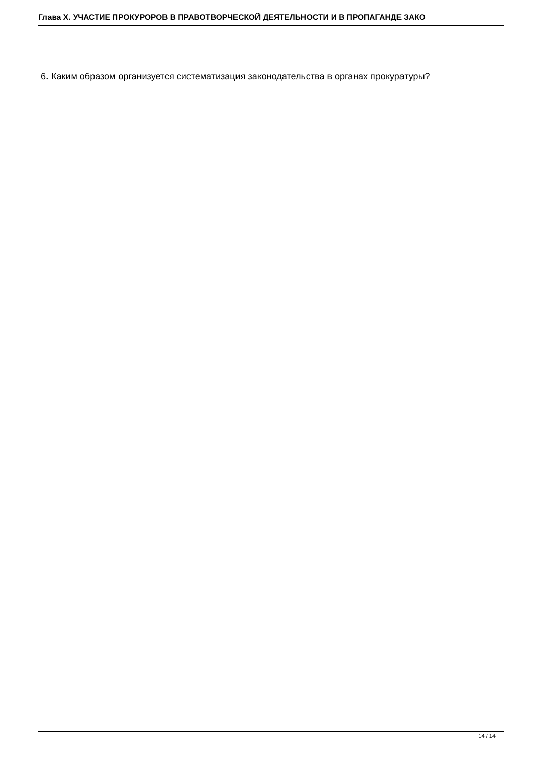Глава X. УЧАСТИЕ ПРОКУРОРОВ В ПРАВОТВОРЧЕСКОЙ ДЕЯТЕЛЬНОСТИ И В ПРОПАГАНДЕ ЗАКО
6. Каким образом организуется систематизация законодательства в органах прокуратуры?
14 / 14